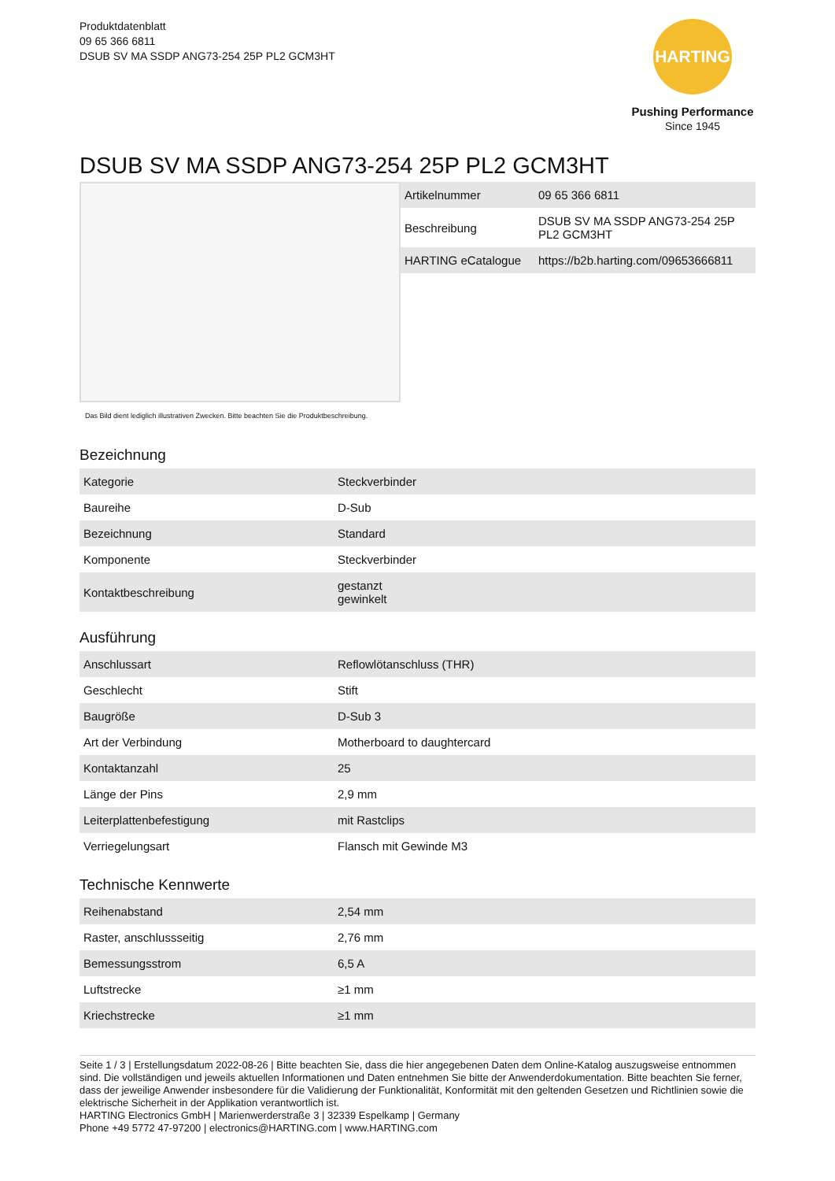Produktdatenblatt
09 65 366 6811
DSUB SV MA SSDP ANG73-254 25P PL2 GCM3HT
HARTING
Pushing Performance
Since 1945
DSUB SV MA SSDP ANG73-254 25P PL2 GCM3HT
Das Bild dient lediglich illustrativen Zwecken. Bitte beachten Sie die Produktbeschreibung.
| Artikelnummer | 09 65 366 6811 |
| Beschreibung | DSUB SV MA SSDP ANG73-254 25P PL2 GCM3HT |
| HARTING eCatalogue | https://b2b.harting.com/09653666811 |
Bezeichnung
| Kategorie | Steckverbinder |
| Baureihe | D-Sub |
| Bezeichnung | Standard |
| Komponente | Steckverbinder |
| Kontaktbeschreibung | gestanzt gewinkelt |
Ausführung
| Anschlussart | Reflowlötanschluss (THR) |
| Geschlecht | Stift |
| Baugröße | D-Sub 3 |
| Art der Verbindung | Motherboard to daughtercard |
| Kontaktanzahl | 25 |
| Länge der Pins | 2,9 mm |
| Leiterplattenbefestigung | mit Rastclips |
| Verriegelungsart | Flansch mit Gewinde M3 |
Technische Kennwerte
| Reihenabstand | 2,54 mm |
| Raster, anschlussseitig | 2,76 mm |
| Bemessungsstrom | 6,5 A |
| Luftstrecke | ≥1 mm |
| Kriechstrecke | ≥1 mm |
Seite 1 / 3 | Erstellungsdatum 2022-08-26 | Bitte beachten Sie, dass die hier angegebenen Daten dem Online-Katalog auszugsweise entnommen sind. Die vollständigen und jeweils aktuellen Informationen und Daten entnehmen Sie bitte der Anwenderdokumentation. Bitte beachten Sie ferner, dass der jeweilige Anwender insbesondere für die Validierung der Funktionalität, Konformität mit den geltenden Gesetzen und Richtlinien sowie die elektrische Sicherheit in der Applikation verantwortlich ist.
HARTING Electronics GmbH | Marienwerderstraße 3 | 32339 Espelkamp | Germany
Phone +49 5772 47-97200 | electronics@HARTING.com | www.HARTING.com